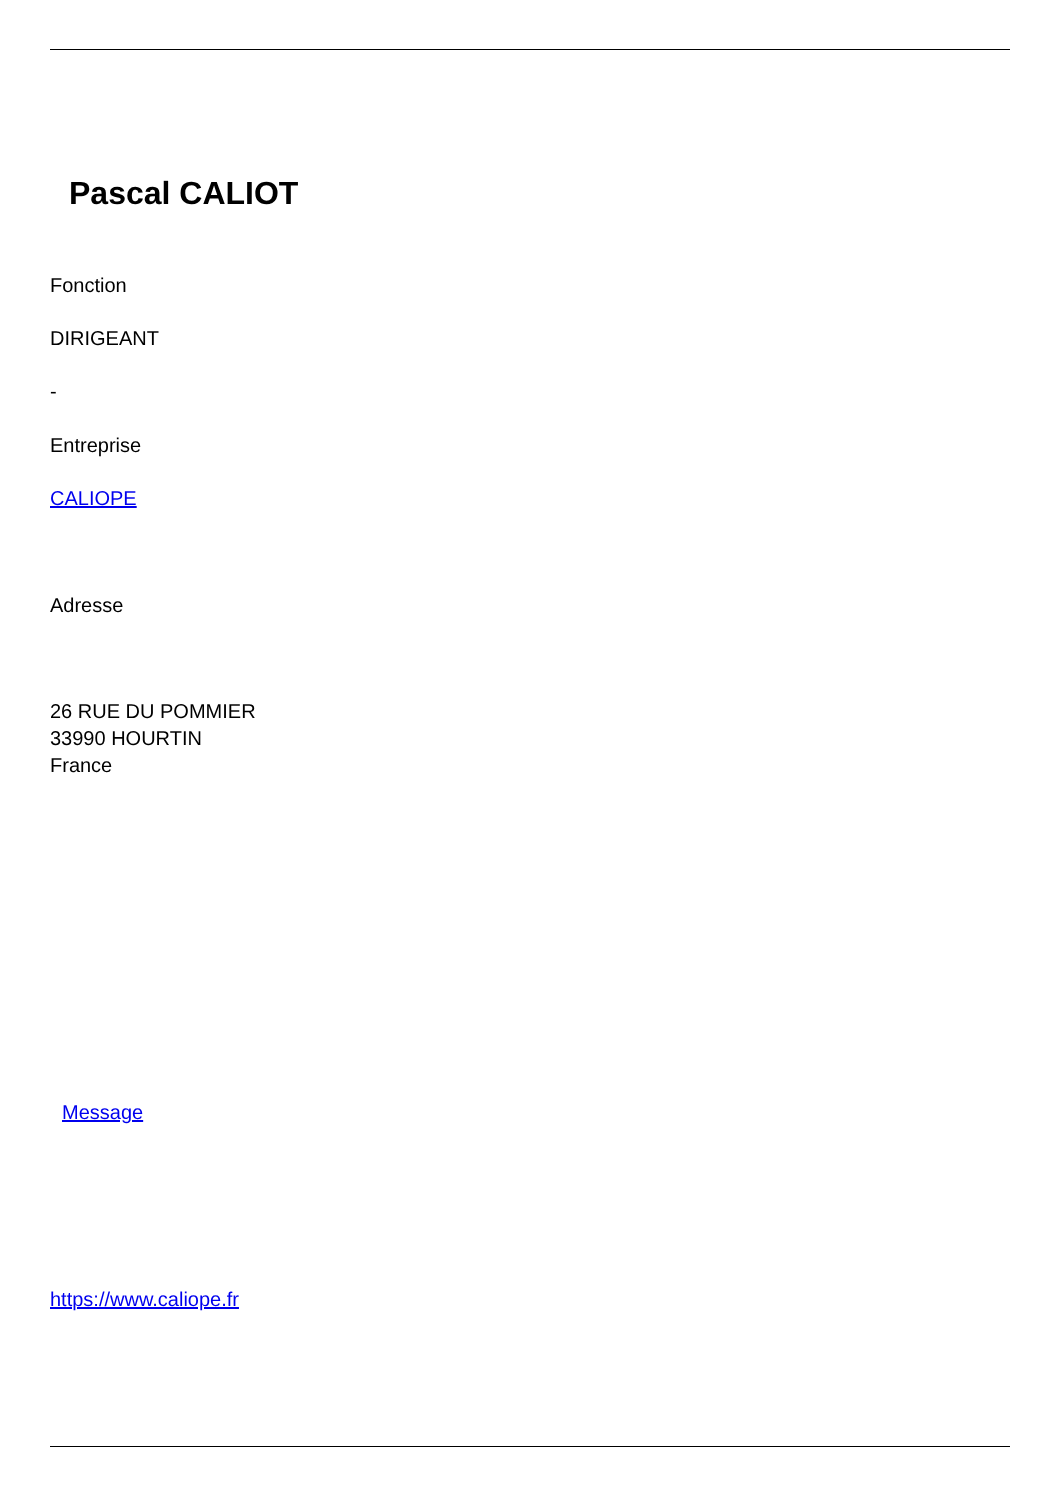Pascal CALIOT
Fonction
DIRIGEANT
-
Entreprise
CALIOPE
Adresse
26 RUE DU POMMIER
33990 HOURTIN
France
Message
https://www.caliope.fr